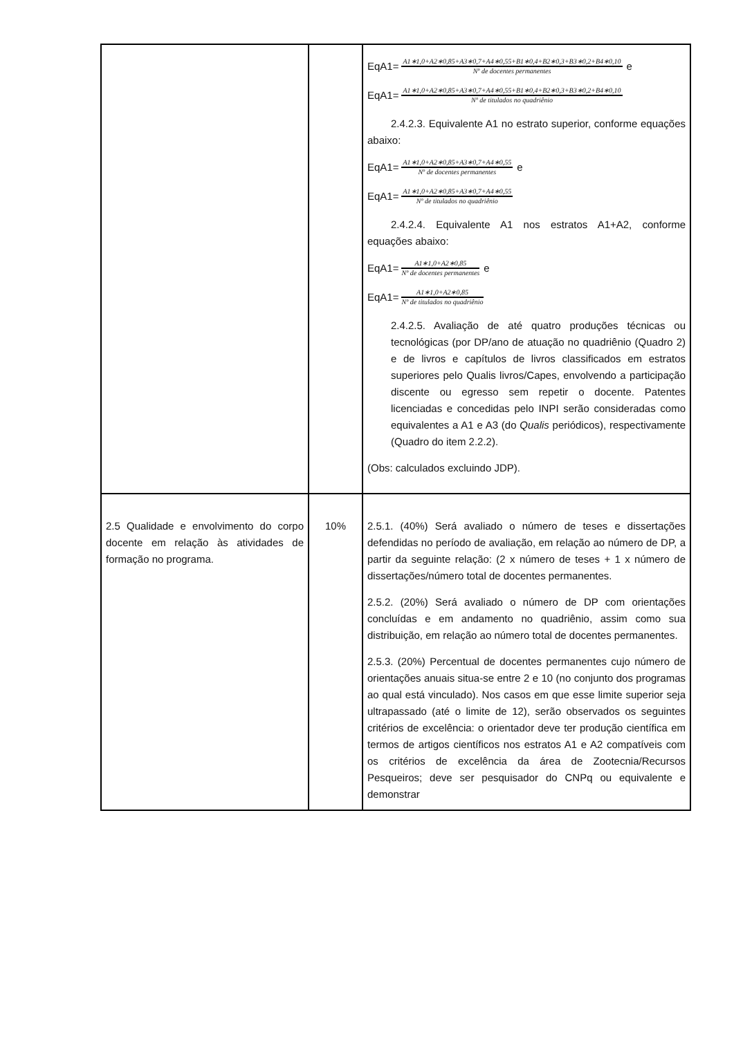| | | EqA1= A1∗1,0+A2∗0,85+A3∗0,7+A4∗0,55+B1∗0,4+B2∗0,3+B3∗0,2+B4∗0,10 Nº de docentes permanentes e EqA1= A1∗1,0+A2∗0,85+A3∗0,7+A4∗0,55+B1∗0,4+B2∗0,3+B3∗0,2+B4∗0,10 Nº de titulados no quadriênio 2.4.2.3. Equivalente A1 no estrato superior, conforme equações abaixo: EqA1= A1∗1,0+A2∗0,85+A3∗0,7+A4∗0,55 Nº de docentes permanentes e EqA1= A1∗1,0+A2∗0,85+A3∗0,7+A4∗0,55 Nº de titulados no quadriênio 2.4.2.4. Equivalente A1 nos estratos A1+A2, conforme equações abaixo: EqA1= A1∗1,0+A2∗0,85 Nº de docentes permanentes e EqA1= A1∗1,0+A2∗0,85 Nº de titulados no quadriênio 2.4.2.5. Avaliação de até quatro produções técnicas ou tecnológicas (por DP/ano de atuação no quadriênio (Quadro 2) e de livros e capítulos de livros classificados em estratos superiores pelo Qualis livros/Capes, envolvendo a participação discente ou egresso sem repetir o docente. Patentes licenciadas e concedidas pelo INPI serão consideradas como equivalentes a A1 e A3 (do Qualis periódicos), respectivamente (Quadro do item 2.2.2). (Obs: calculados excluindo JDP). |
| 2.5 Qualidade e envolvimento do corpo docente em relação às atividades de formação no programa. | 10% | 2.5.1. (40%) Será avaliado o número de teses e dissertações defendidas no período de avaliação, em relação ao número de DP, a partir da seguinte relação: (2 x número de teses + 1 x número de dissertações/número total de docentes permanentes. 2.5.2. (20%) Será avaliado o número de DP com orientações concluídas e em andamento no quadriênio, assim como sua distribuição, em relação ao número total de docentes permanentes. 2.5.3. (20%) Percentual de docentes permanentes cujo número de orientações anuais situa-se entre 2 e 10 (no conjunto dos programas ao qual está vinculado). Nos casos em que esse limite superior seja ultrapassado (até o limite de 12), serão observados os seguintes critérios de excelência: o orientador deve ter produção científica em termos de artigos científicos nos estratos A1 e A2 compatíveis com os critérios de excelência da área de Zootecnia/Recursos Pesqueiros; deve ser pesquisador do CNPq ou equivalente e demonstrar |